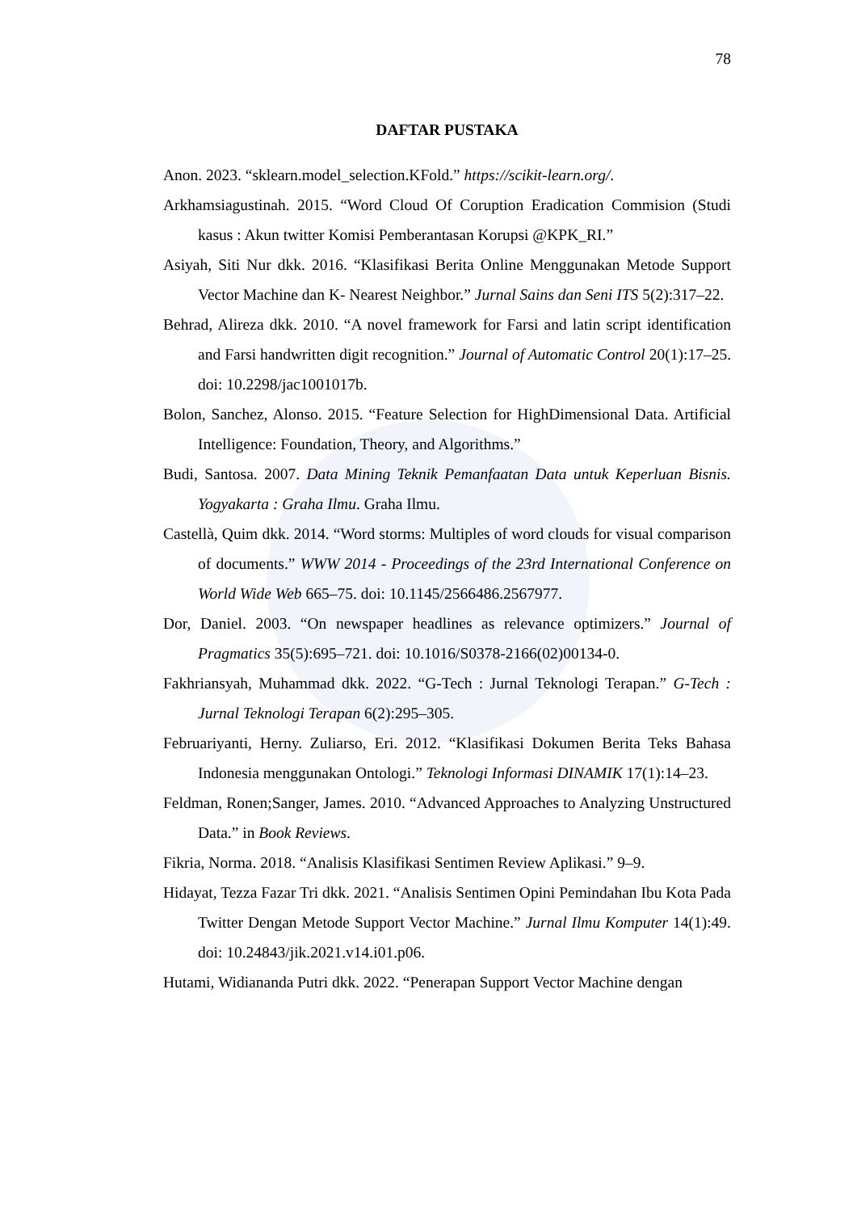78
DAFTAR PUSTAKA
Anon. 2023. “sklearn.model_selection.KFold.” https://scikit-learn.org/.
Arkhamsiagustinah. 2015. “Word Cloud Of Coruption Eradication Commision (Studi kasus : Akun twitter Komisi Pemberantasan Korupsi @KPK_RI.”
Asiyah, Siti Nur dkk. 2016. “Klasifikasi Berita Online Menggunakan Metode Support Vector Machine dan K- Nearest Neighbor.” Jurnal Sains dan Seni ITS 5(2):317–22.
Behrad, Alireza dkk. 2010. “A novel framework for Farsi and latin script identification and Farsi handwritten digit recognition.” Journal of Automatic Control 20(1):17–25. doi: 10.2298/jac1001017b.
Bolon, Sanchez, Alonso. 2015. “Feature Selection for HighDimensional Data. Artificial Intelligence: Foundation, Theory, and Algorithms.”
Budi, Santosa. 2007. Data Mining Teknik Pemanfaatan Data untuk Keperluan Bisnis. Yogyakarta : Graha Ilmu. Graha Ilmu.
Castellà, Quim dkk. 2014. “Word storms: Multiples of word clouds for visual comparison of documents.” WWW 2014 - Proceedings of the 23rd International Conference on World Wide Web 665–75. doi: 10.1145/2566486.2567977.
Dor, Daniel. 2003. “On newspaper headlines as relevance optimizers.” Journal of Pragmatics 35(5):695–721. doi: 10.1016/S0378-2166(02)00134-0.
Fakhriansyah, Muhammad dkk. 2022. “G-Tech : Jurnal Teknologi Terapan.” G-Tech : Jurnal Teknologi Terapan 6(2):295–305.
Februariyanti, Herny. Zuliarso, Eri. 2012. “Klasifikasi Dokumen Berita Teks Bahasa Indonesia menggunakan Ontologi.” Teknologi Informasi DINAMIK 17(1):14–23.
Feldman, Ronen;Sanger, James. 2010. “Advanced Approaches to Analyzing Unstructured Data.” in Book Reviews.
Fikria, Norma. 2018. “Analisis Klasifikasi Sentimen Review Aplikasi.” 9–9.
Hidayat, Tezza Fazar Tri dkk. 2021. “Analisis Sentimen Opini Pemindahan Ibu Kota Pada Twitter Dengan Metode Support Vector Machine.” Jurnal Ilmu Komputer 14(1):49. doi: 10.24843/jik.2021.v14.i01.p06.
Hutami, Widiananda Putri dkk. 2022. “Penerapan Support Vector Machine dengan